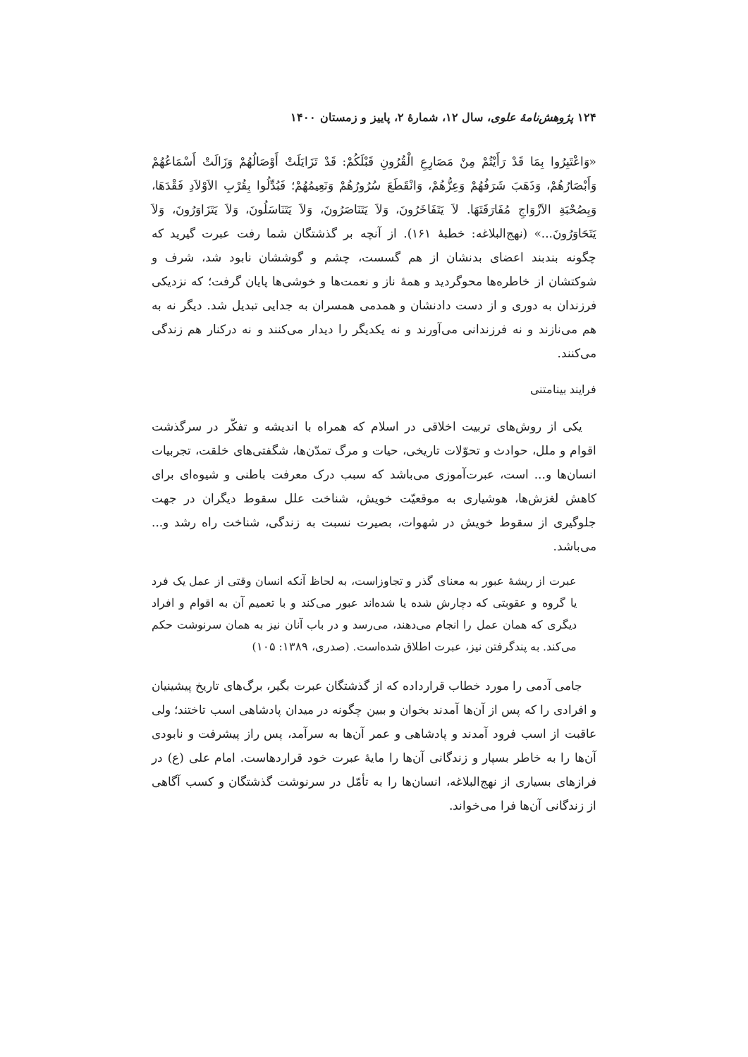۱۲۴ پژوهش‌نامهٔ علوی، سال ۱۲، شمارهٔ ۲، پاییز و زمستان ۱۴۰۰
«وَاعْتَبِرُوا بِمَا قَدْ رَأَیْتُمْ مِنْ مَصَارِعِ الْقُرُونِ قَبْلَکُمْ: قَدْ تَزَایَلَتْ أَوْصَالُهُمْ وَزَالَتْ أَسْمَاعُهُمْ وَأَبْصَارُهُمْ، وَذَهَبَ شَرَفُهُمْ وَعِزُّهُمْ، وَانْقَطَعَ سُرُورُهُمْ وَنَعِیمُهُمْ؛ فَبُدِّلُوا بِقُرْبِ الاَوْلاَدِ فَقْدَهَا، وَبِصُحْبَةِ الاَزْوَاجِ مُفَارَقَتَهَا. لاَ یَتَفَاخَرُونَ، وَلاَ یَتَنَاصَرُونَ، وَلاَ یَتَنَاسَلُونَ، وَلاَ یَتَزَاوَرُونَ، وَلاَ یَتَحَاوَرُونَ...» (نهج‌البلاغه: خطبهٔ ۱۶۱). از آنچه بر گذشتگان شما رفت عبرت گیرید که چگونه بندبند اعضای بدنشان از هم گسست، چشم و گوششان نابود شد، شرف و شوکتشان از خاطره‌ها محوگردید و همهٔ ناز و نعمت‌ها و خوشی‌ها پایان گرفت؛ که نزدیکی فرزندان به دوری و از دست دادنشان و همدمی همسران به جدایی تبدیل شد. دیگر نه به هم می‌نازند و نه فرزندانی می‌آورند و نه یکدیگر را دیدار می‌کنند و نه درکنار هم زندگی می‌کنند.
فرایند بینامتنی
یکی از روش‌های تربیت اخلاقی در اسلام که همراه با اندیشه و تفکّر در سرگذشت اقوام و ملل، حوادث و تحوّلات تاریخی، حیات و مرگ تمدّن‌ها، شگفتی‌های خلقت، تجربیات انسان‌ها و... است، عبرت‌آموزی می‌باشد که سبب درک معرفت باطنی و شیوه‌ای برای کاهش لغزش‌ها، هوشیاری به موقعیّت خویش، شناخت علل سقوط دیگران در جهت جلوگیری از سقوط خویش در شهوات، بصیرت نسبت به زندگی، شناخت راه رشد و... می‌باشد.
عبرت از ریشهٔ عبور به معنای گذر و تجاوزاست، به لحاظ آنکه انسان وقتی از عمل یک فرد یا گروه و عقوبتی که دچارش شده یا شده‌اند عبور می‌کند و با تعمیم آن به اقوام و افراد دیگری که همان عمل را انجام می‌دهند، می‌رسد و در باب آنان نیز به همان سرنوشت حکم می‌کند. به پندگرفتن نیز، عبرت اطلاق شده‌است. (صدری، ۱۳۸۹: ۱۰۵)
جامی آدمی را مورد خطاب قرارداده که از گذشتگان عبرت بگیر، برگ‌های تاریخ پیشینیان و افرادی را که پس از آن‌ها آمدند بخوان و ببین چگونه در میدان پادشاهی اسب تاختند؛ ولی عاقبت از اسب فرود آمدند و پادشاهی و عمر آن‌ها به سرآمد، پس راز پیشرفت و نابودی آن‌ها را به خاطر بسپار و زندگانی آن‌ها را مایهٔ عبرت خود قراردهاست. امام علی (ع) در فرازهای بسیاری از نهج‌البلاغه، انسان‌ها را به تأمّل در سرنوشت گذشتگان و کسب آگاهی از زندگانی آن‌ها فرا می‌خواند.